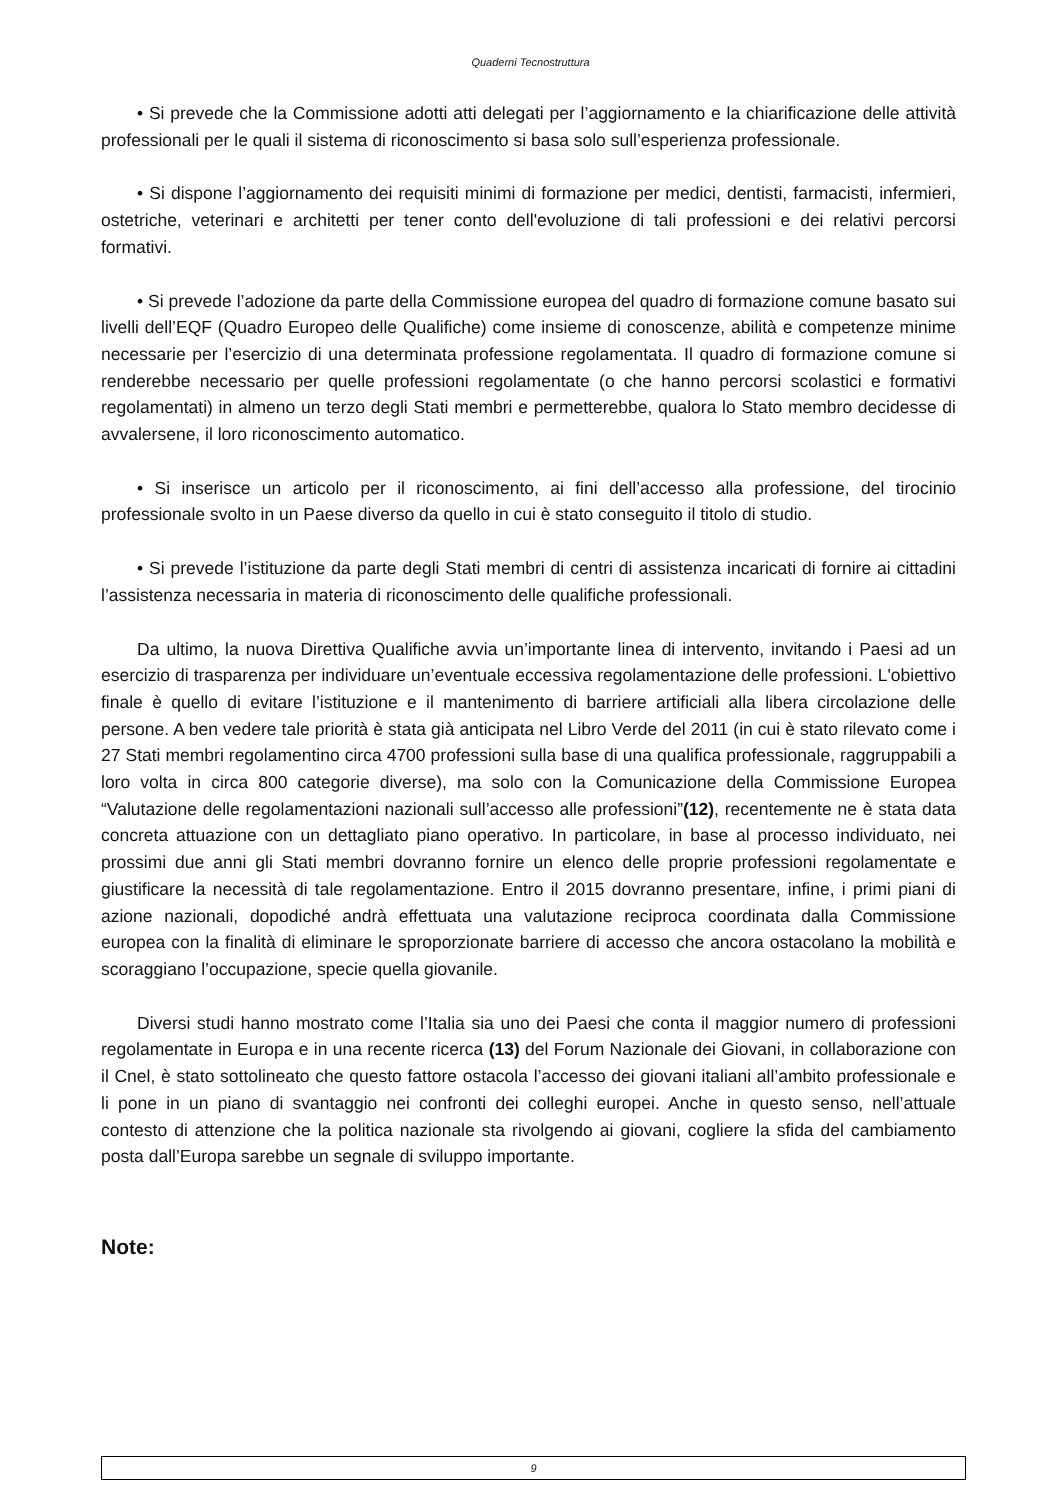Quaderni Tecnostruttura
• Si prevede che la Commissione adotti atti delegati per l’aggiornamento e la chiarificazione delle attività professionali per le quali il sistema di riconoscimento si basa solo sull’esperienza professionale.
• Si dispone l’aggiornamento dei requisiti minimi di formazione per medici, dentisti, farmacisti, infermieri, ostetriche, veterinari e architetti per tener conto dell'evoluzione di tali professioni e dei relativi percorsi formativi.
• Si prevede l’adozione da parte della Commissione europea del quadro di formazione comune basato sui livelli dell’EQF (Quadro Europeo delle Qualifiche) come insieme di conoscenze, abilità e competenze minime necessarie per l’esercizio di una determinata professione regolamentata. Il quadro di formazione comune si renderebbe necessario per quelle professioni regolamentate (o che hanno percorsi scolastici e formativi regolamentati) in almeno un terzo degli Stati membri e permetterebbe, qualora lo Stato membro decidesse di avvalersene, il loro riconoscimento automatico.
• Si inserisce un articolo per il riconoscimento, ai fini dell’accesso alla professione, del tirocinio professionale svolto in un Paese diverso da quello in cui è stato conseguito il titolo di studio.
• Si prevede l’istituzione da parte degli Stati membri di centri di assistenza incaricati di fornire ai cittadini l’assistenza necessaria in materia di riconoscimento delle qualifiche professionali.
Da ultimo, la nuova Direttiva Qualifiche avvia un’importante linea di intervento, invitando i Paesi ad un esercizio di trasparenza per individuare un’eventuale eccessiva regolamentazione delle professioni. L'obiettivo finale è quello di evitare l’istituzione e il mantenimento di barriere artificiali alla libera circolazione delle persone. A ben vedere tale priorità è stata già anticipata nel Libro Verde del 2011 (in cui è stato rilevato come i 27 Stati membri regolamentino circa 4700 professioni sulla base di una qualifica professionale, raggruppabili a loro volta in circa 800 categorie diverse), ma solo con la Comunicazione della Commissione Europea “Valutazione delle regolamentazioni nazionali sull’accesso alle professioni”(12), recentemente ne è stata data concreta attuazione con un dettagliato piano operativo. In particolare, in base al processo individuato, nei prossimi due anni gli Stati membri dovranno fornire un elenco delle proprie professioni regolamentate e giustificare la necessità di tale regolamentazione. Entro il 2015 dovranno presentare, infine, i primi piani di azione nazionali, dopodiché andrà effettuata una valutazione reciproca coordinata dalla Commissione europea con la finalità di eliminare le sproporzionate barriere di accesso che ancora ostacolano la mobilità e scoraggiano l’occupazione, specie quella giovanile.
Diversi studi hanno mostrato come l’Italia sia uno dei Paesi che conta il maggior numero di professioni regolamentate in Europa e in una recente ricerca (13) del Forum Nazionale dei Giovani, in collaborazione con il Cnel, è stato sottolineato che questo fattore ostacola l’accesso dei giovani italiani all’ambito professionale e li pone in un piano di svantaggio nei confronti dei colleghi europei. Anche in questo senso, nell’attuale contesto di attenzione che la politica nazionale sta rivolgendo ai giovani, cogliere la sfida del cambiamento posta dall’Europa sarebbe un segnale di sviluppo importante.
Note:
9